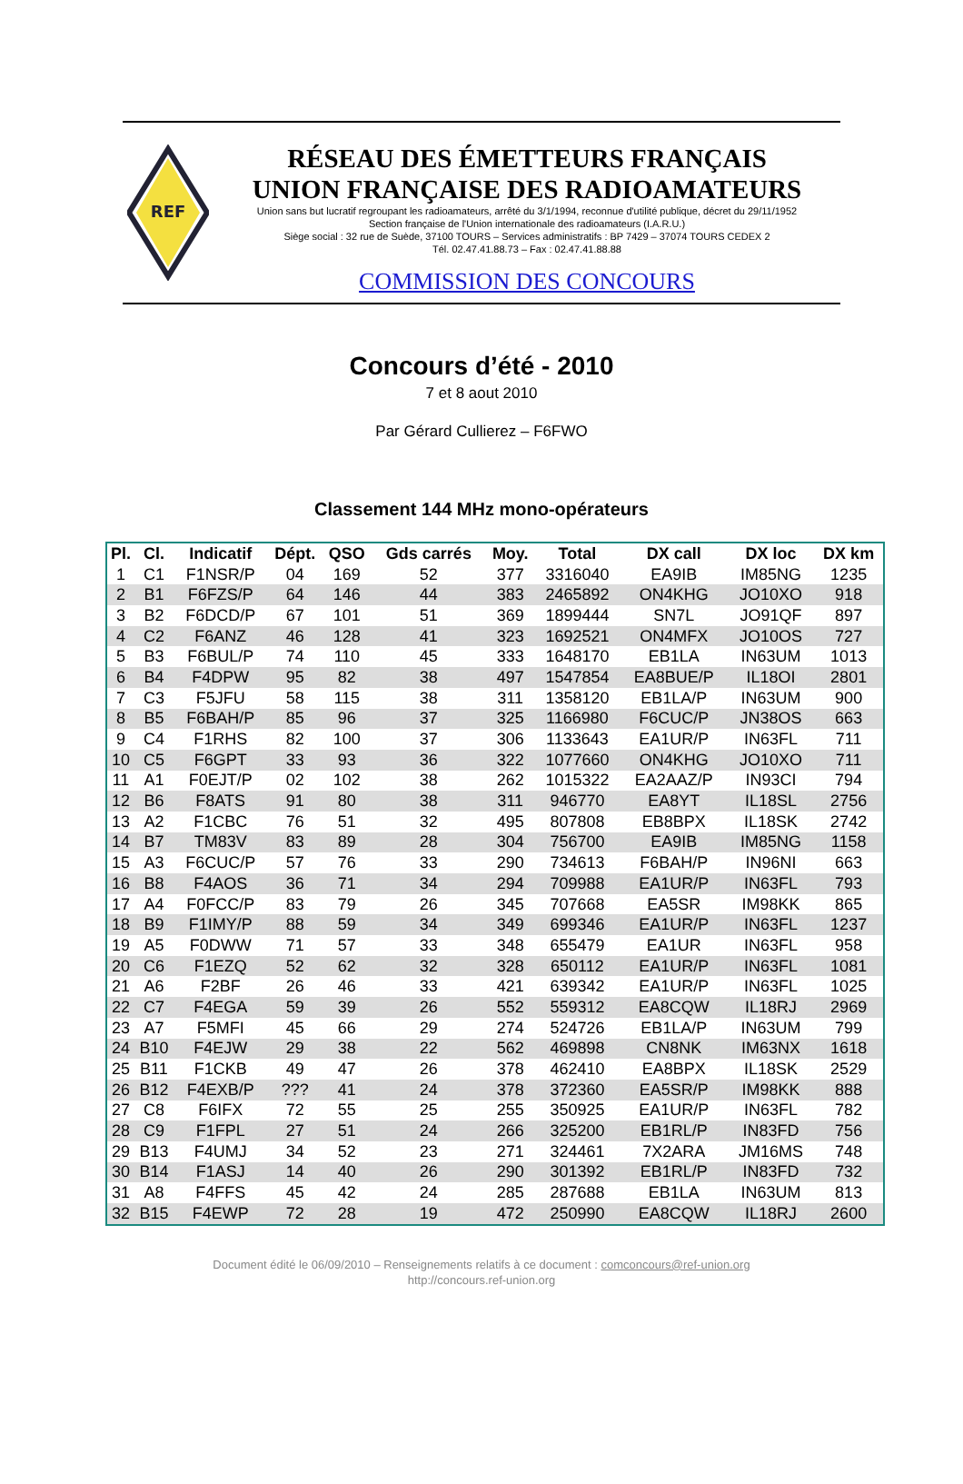REF
RÉSEAU DES ÉMETTEURS FRANÇAIS
UNION FRANÇAISE DES RADIOAMATEURS
Union sans but lucratif regroupant les radioamateurs, arrêté du 3/1/1994, reconnue d'utilité publique, décret du 29/11/1952
Section française de l'Union internationale des radioamateurs (I.A.R.U.)
Siège social : 32 rue de Suède, 37100 TOURS – Services administratifs : BP 7429 – 37074 TOURS CEDEX 2
Tél. 02.47.41.88.73 – Fax : 02.47.41.88.88
COMMISSION DES CONCOURS
Concours d’été - 2010
7 et 8 aout 2010
Par Gérard Cullierez – F6FWO
Classement 144 MHz mono-opérateurs
| Pl. | Cl. | Indicatif | Dépt. | QSO | Gds carrés | Moy. | Total | DX call | DX loc | DX km |
| --- | --- | --- | --- | --- | --- | --- | --- | --- | --- | --- |
| 1 | C1 | F1NSR/P | 04 | 169 | 52 | 377 | 3316040 | EA9IB | IM85NG | 1235 |
| 2 | B1 | F6FZS/P | 64 | 146 | 44 | 383 | 2465892 | ON4KHG | JO10XO | 918 |
| 3 | B2 | F6DCD/P | 67 | 101 | 51 | 369 | 1899444 | SN7L | JO91QF | 897 |
| 4 | C2 | F6ANZ | 46 | 128 | 41 | 323 | 1692521 | ON4MFX | JO10OS | 727 |
| 5 | B3 | F6BUL/P | 74 | 110 | 45 | 333 | 1648170 | EB1LA | IN63UM | 1013 |
| 6 | B4 | F4DPW | 95 | 82 | 38 | 497 | 1547854 | EA8BUE/P | IL18OI | 2801 |
| 7 | C3 | F5JFU | 58 | 115 | 38 | 311 | 1358120 | EB1LA/P | IN63UM | 900 |
| 8 | B5 | F6BAH/P | 85 | 96 | 37 | 325 | 1166980 | F6CUC/P | JN38OS | 663 |
| 9 | C4 | F1RHS | 82 | 100 | 37 | 306 | 1133643 | EA1UR/P | IN63FL | 711 |
| 10 | C5 | F6GPT | 33 | 93 | 36 | 322 | 1077660 | ON4KHG | JO10XO | 711 |
| 11 | A1 | F0EJT/P | 02 | 102 | 38 | 262 | 1015322 | EA2AAZ/P | IN93CI | 794 |
| 12 | B6 | F8ATS | 91 | 80 | 38 | 311 | 946770 | EA8YT | IL18SL | 2756 |
| 13 | A2 | F1CBC | 76 | 51 | 32 | 495 | 807808 | EB8BPX | IL18SK | 2742 |
| 14 | B7 | TM83V | 83 | 89 | 28 | 304 | 756700 | EA9IB | IM85NG | 1158 |
| 15 | A3 | F6CUC/P | 57 | 76 | 33 | 290 | 734613 | F6BAH/P | IN96NI | 663 |
| 16 | B8 | F4AOS | 36 | 71 | 34 | 294 | 709988 | EA1UR/P | IN63FL | 793 |
| 17 | A4 | F0FCC/P | 83 | 79 | 26 | 345 | 707668 | EA5SR | IM98KK | 865 |
| 18 | B9 | F1IMY/P | 88 | 59 | 34 | 349 | 699346 | EA1UR/P | IN63FL | 1237 |
| 19 | A5 | F0DWW | 71 | 57 | 33 | 348 | 655479 | EA1UR | IN63FL | 958 |
| 20 | C6 | F1EZQ | 52 | 62 | 32 | 328 | 650112 | EA1UR/P | IN63FL | 1081 |
| 21 | A6 | F2BF | 26 | 46 | 33 | 421 | 639342 | EA1UR/P | IN63FL | 1025 |
| 22 | C7 | F4EGA | 59 | 39 | 26 | 552 | 559312 | EA8CQW | IL18RJ | 2969 |
| 23 | A7 | F5MFI | 45 | 66 | 29 | 274 | 524726 | EB1LA/P | IN63UM | 799 |
| 24 | B10 | F4EJW | 29 | 38 | 22 | 562 | 469898 | CN8NK | IM63NX | 1618 |
| 25 | B11 | F1CKB | 49 | 47 | 26 | 378 | 462410 | EA8BPX | IL18SK | 2529 |
| 26 | B12 | F4EXB/P | ??? | 41 | 24 | 378 | 372360 | EA5SR/P | IM98KK | 888 |
| 27 | C8 | F6IFX | 72 | 55 | 25 | 255 | 350925 | EA1UR/P | IN63FL | 782 |
| 28 | C9 | F1FPL | 27 | 51 | 24 | 266 | 325200 | EB1RL/P | IN83FD | 756 |
| 29 | B13 | F4UMJ | 34 | 52 | 23 | 271 | 324461 | 7X2ARA | JM16MS | 748 |
| 30 | B14 | F1ASJ | 14 | 40 | 26 | 290 | 301392 | EB1RL/P | IN83FD | 732 |
| 31 | A8 | F4FFS | 45 | 42 | 24 | 285 | 287688 | EB1LA | IN63UM | 813 |
| 32 | B15 | F4EWP | 72 | 28 | 19 | 472 | 250990 | EA8CQW | IL18RJ | 2600 |
Document édité le 06/09/2010 – Renseignements relatifs à ce document : comconcours@ref-union.org
http://concours.ref-union.org